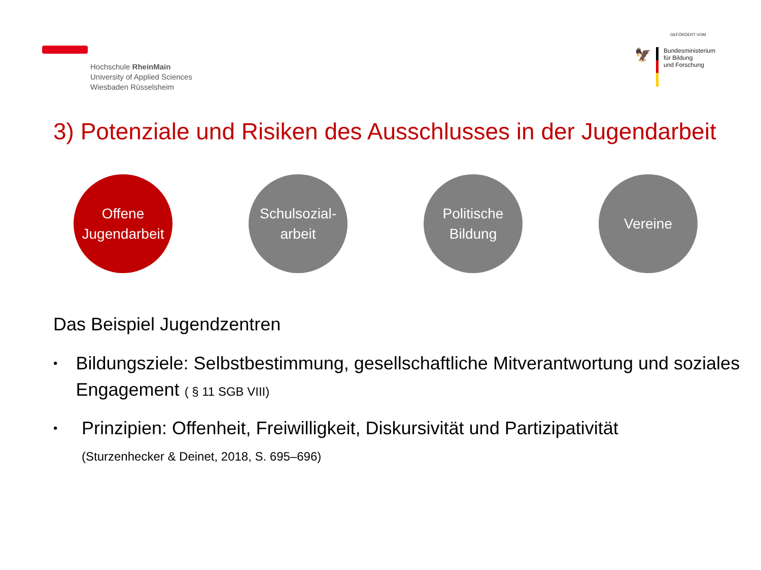Hochschule RheinMain
University of Applied Sciences
Wiesbaden Rüsselsheim
GEFÖRDERT VOM
🦅
Bundesministerium
für Bildung
und Forschung
3) Potenziale und Risiken des Ausschlusses in der Jugendarbeit
Offene
Jugendarbeit
Schulsozial-
arbeit
Politische
Bildung
Vereine
Das Beispiel Jugendzentren
• Bildungsziele: Selbstbestimmung, gesellschaftliche Mitverantwortung und soziales Engagement ( § 11 SGB VIII)
• Prinzipien: Offenheit, Freiwilligkeit, Diskursivität und Partizipativität
(Sturzenhecker & Deinet, 2018, S. 695–696)